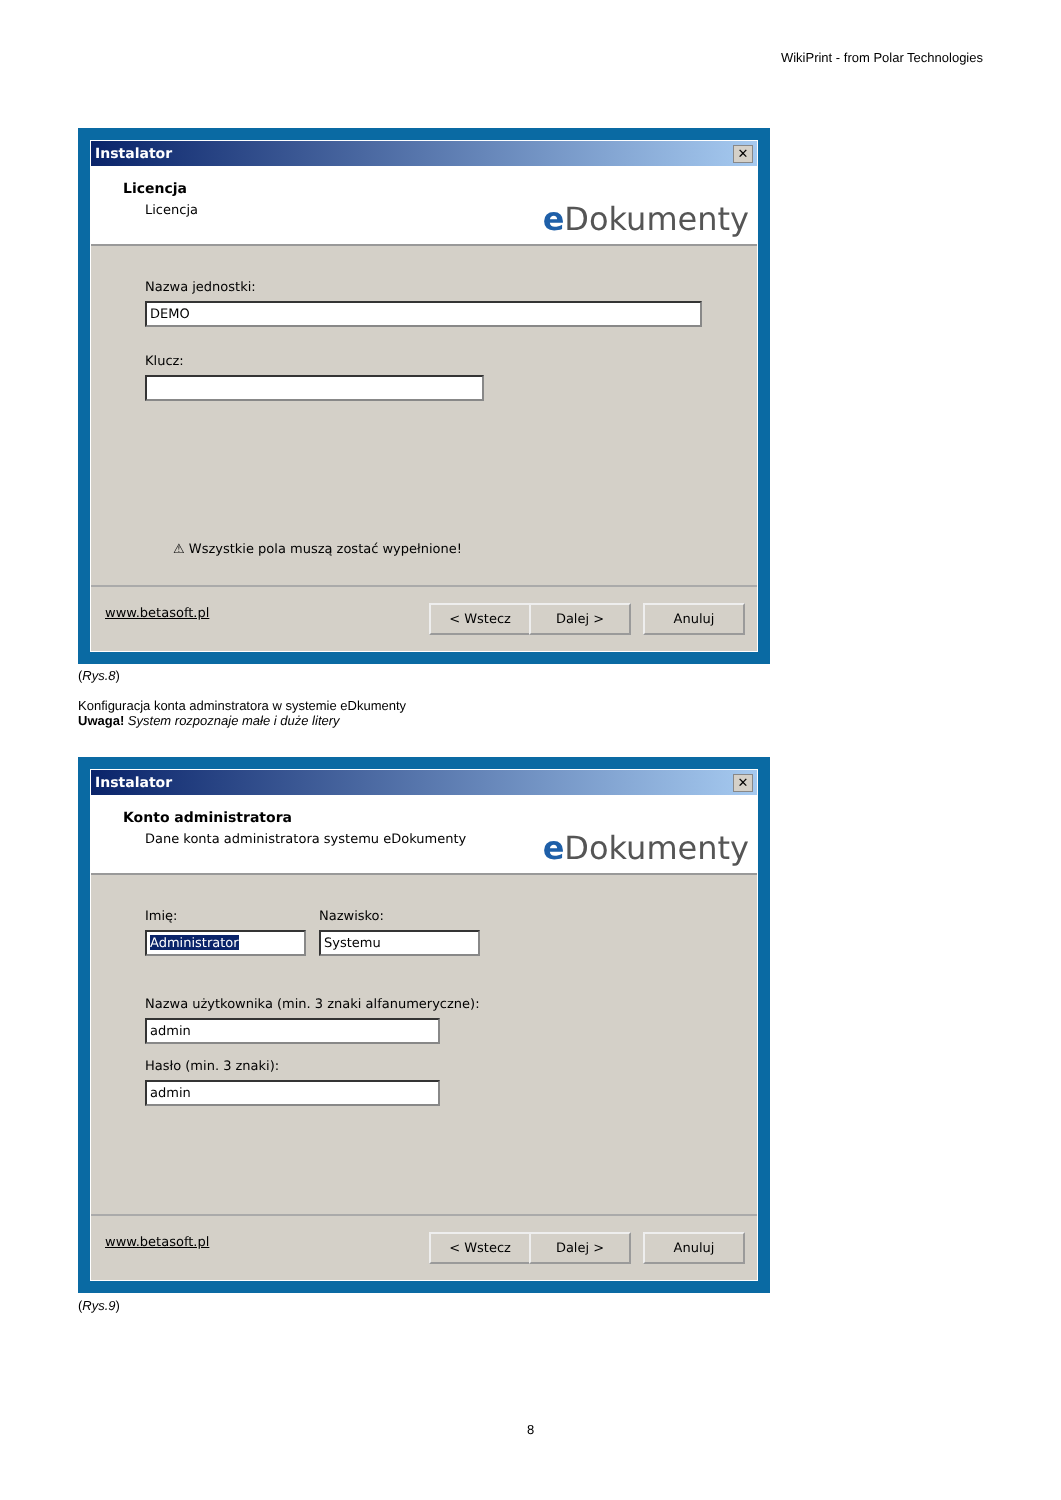WikiPrint - from Polar Technologies
Instalator ✕
Licencja
Licencja e Dokumenty
Nazwa jednostki:
DEMO
Klucz:
⚠ Wszystkie pola muszą zostać wypełnione!
www.betasoft.pl < Wstecz Dalej > Anuluj
(Rys.8)
Konfiguracja konta adminstratora w systemie eDkumenty
Uwaga! System rozpoznaje małe i duże litery
Instalator ✕
Konto administratora
Dane konta administratora systemu eDokumenty
e Dokumenty
Imię: Nazwisko:
Administrator Systemu
Nazwa użytkownika (min. 3 znaki alfanumeryczne):
admin
Hasło (min. 3 znaki):
admin
www.betasoft.pl < Wstecz Dalej > Anuluj
(Rys.9)
8